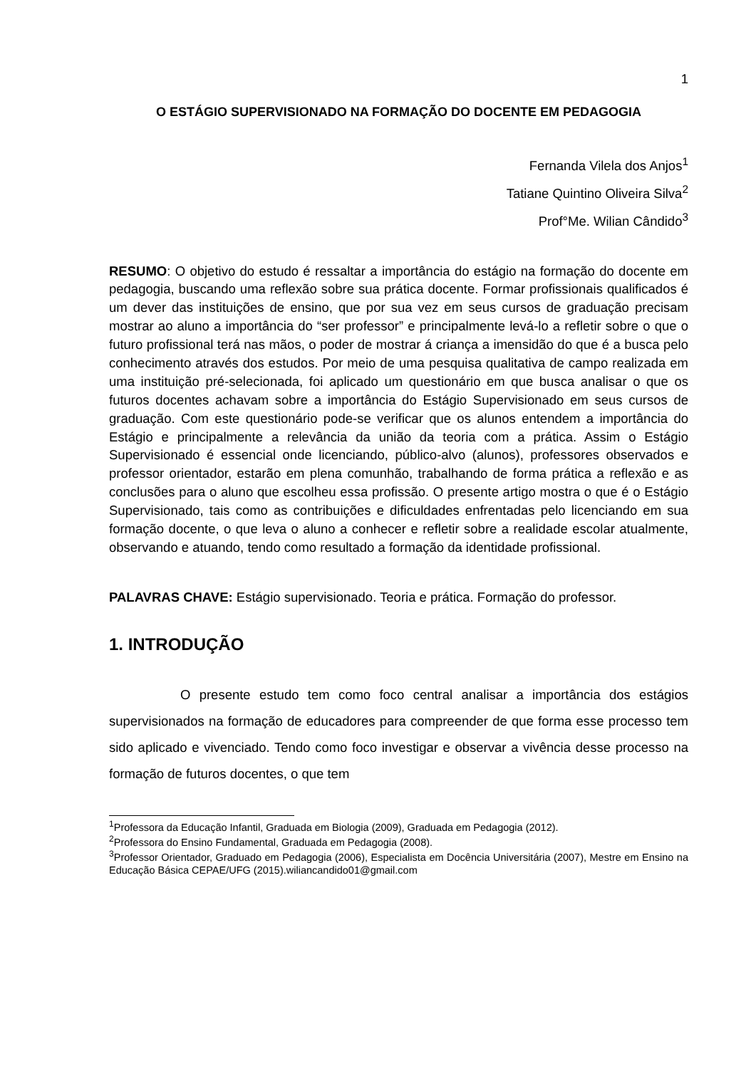1
O ESTÁGIO SUPERVISIONADO NA FORMAÇÃO DO DOCENTE EM PEDAGOGIA
Fernanda Vilela dos Anjos<sup>1</sup>
Tatiane Quintino Oliveira Silva<sup>2</sup>
Prof°Me. Wilian Cândido<sup>3</sup>
RESUMO: O objetivo do estudo é ressaltar a importância do estágio na formação do docente em pedagogia, buscando uma reflexão sobre sua prática docente. Formar profissionais qualificados é um dever das instituições de ensino, que por sua vez em seus cursos de graduação precisam mostrar ao aluno a importância do “ser professor” e principalmente levá-lo a refletir sobre o que o futuro profissional terá nas mãos, o poder de mostrar á criança a imensidão do que é a busca pelo conhecimento através dos estudos. Por meio de uma pesquisa qualitativa de campo realizada em uma instituição pré-selecionada, foi aplicado um questionário em que busca analisar o que os futuros docentes achavam sobre a importância do Estágio Supervisionado em seus cursos de graduação. Com este questionário pode-se verificar que os alunos entendem a importância do Estágio e principalmente a relevância da união da teoria com a prática. Assim o Estágio Supervisionado é essencial onde licenciando, público-alvo (alunos), professores observados e professor orientador, estarão em plena comunhão, trabalhando de forma prática a reflexão e as conclusões para o aluno que escolheu essa profissão. O presente artigo mostra o que é o Estágio Supervisionado, tais como as contribuições e dificuldades enfrentadas pelo licenciando em sua formação docente, o que leva o aluno a conhecer e refletir sobre a realidade escolar atualmente, observando e atuando, tendo como resultado a formação da identidade profissional.
PALAVRAS CHAVE: Estágio supervisionado. Teoria e prática. Formação do professor.
1. INTRODUÇÃO
O presente estudo tem como foco central analisar a importância dos estágios supervisionados na formação de educadores para compreender de que forma esse processo tem sido aplicado e vivenciado. Tendo como foco investigar e observar a vivência desse processo na formação de futuros docentes, o que tem
<sup>1</sup> Professora da Educação Infantil, Graduada em Biologia (2009), Graduada em Pedagogia (2012).
<sup>2</sup> Professora do Ensino Fundamental, Graduada em Pedagogia (2008).
<sup>3</sup> Professor Orientador, Graduado em Pedagogia (2006), Especialista em Docência Universitária (2007), Mestre em Ensino na Educação Básica CEPAE/UFG (2015).wiliancandido01@gmail.com